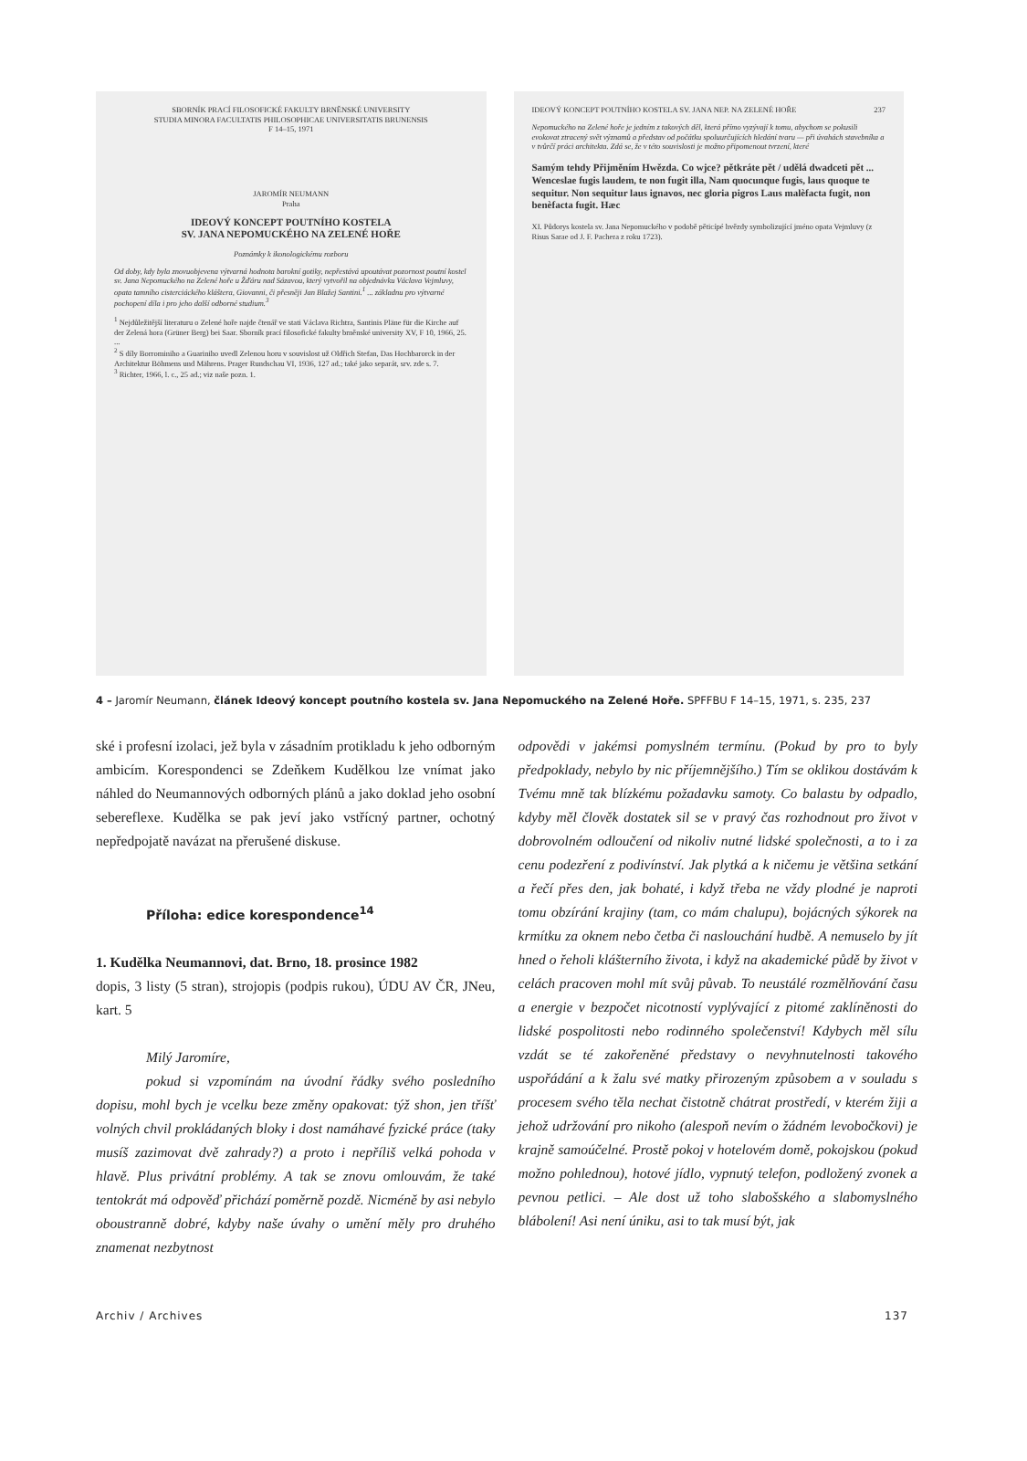SBORNÍK PRACÍ FILOSOFICKÉ FAKULTY BRNĚNSKÉ UNIVERSITY
STUDIA MINORA FACULTATIS PHILOSOPHICAE UNIVERSITATIS BRUNENSIS
F 14–15, 1971
JAROMÍR NEUMANN
Praha
IDEOVÝ KONCEPT POUTNÍHO KOSTELA
SV. JANA NEPOMUCKÉHO NA ZELENÉ HOŘE
Poznámky k ikonologickému rozboru
Od doby, kdy byla znovuobjevena výtvarná hodnota barokní gotiky, nepřestává upoutávat pozornost poutní kostel sv. Jana Nepomuckého na Zelené hoře u Žďáru nad Sázavou, který vytvořil na objednávku Václava Vejmluvy, opata tamního cisterciáckého kláštera, Giovanni, či přesněji Jan Blažej Santini.<sup>1</sup> ... základnu pro výtvarné pochopení díla i pro jeho další odborné studium.<sup>3</sup>
<sup>1</sup> Nejdůležitější literaturu o Zelené hoře najde čtenář ve stati Václava Richtra, Santinis Pläne für die Kirche auf der Zelená hora (Grüner Berg) bei Saar. Sborník prací filosofické fakulty brněnské university XV, F 10, 1966, 25. ...
<sup>2</sup> S díly Borrominiho a Guariniho uvedl Zelenou horu v souvislost už Oldřich Stefan, Das Hochbarorck in der Architektur Böhmens und Mährens. Prager Rundschau VI, 1936, 127 ad.; také jako separát, srv. zde s. 7.
<sup>3</sup> Richter, 1966, l. c., 25 ad.; viz naše pozn. 1.
IDEOVÝ KONCEPT POUTNÍHO KOSTELA SV. JANA NEP. NA ZELENÉ HOŘE 237
Nepomuckého na Zelené hoře je jedním z takových děl, která přímo vyzývají k tomu, abychom se pokusili evokovat ztracený svět významů a představ od počátku spoluurčujících hledání tvaru — při úvahách stavebníka a v tvůrčí práci architekta. Zdá se, že v této souvislosti je možno připomenout tvrzení, které
Samým tehdy Přijměním Hwězda. Co wjce? pětkráte pět / udělá dwadceti pět ... Wenceslae fugis laudem, te non fugit illa, Nam quocunque fugis, laus quoque te sequitur. Non sequitur laus ignavos, nec gloria pigros Laus malèfacta fugit, non benèfacta fugit. Hæc
XI. Půdorys kostela sv. Jana Nepomuckého v podobě pěticípé hvězdy symbolizující jméno opata Vejmluvy (z Risus Sarae od J. F. Pachera z roku 1723).
4 – Jaromír Neumann, článek Ideový koncept poutního kostela sv. Jana Nepomuckého na Zelené Hoře. SPFFBU F 14–15, 1971, s. 235, 237
ské i profesní izolaci, jež byla v zásadním protikladu k jeho odborným ambicím. Korespondenci se Zdeňkem Kudělkou lze vnímat jako náhled do Neumannových odborných plánů a jako doklad jeho osobní sebereflexe. Kudělka se pak jeví jako vstřícný partner, ochotný nepředpojatě navázat na přerušené diskuse.
Příloha: edice korespondence<sup>14</sup>
1. Kudělka Neumannovi, dat. Brno, 18. prosince 1982
dopis, 3 listy (5 stran), strojopis (podpis rukou), ÚDU AV ČR, JNeu, kart. 5
Milý Jaromíre,
pokud si vzpomínám na úvodní řádky svého posledního dopisu, mohl bych je vcelku beze změny opakovat: týž shon, jen tříšť volných chvil prokládaných bloky i dost namáhavé fyzické práce (taky musíš zazimovat dvě zahrady?) a proto i nepříliš velká pohoda v hlavě. Plus privátní problémy. A tak se znovu omlouvám, že také tentokrát má odpověď přichází poměrně pozdě. Nicméně by asi nebylo oboustranně dobré, kdyby naše úvahy o umění měly pro druhého znamenat nezbytnost
odpovědi v jakémsi pomyslném termínu. (Pokud by pro to byly předpoklady, nebylo by nic příjemnějšího.) Tím se oklikou dostávám k Tvému mně tak blízkému požadavku samoty. Co balastu by odpadlo, kdyby měl člověk dostatek sil se v pravý čas rozhodnout pro život v dobrovolném odloučení od nikoliv nutné lidské společnosti, a to i za cenu podezření z podivínství. Jak plytká a k ničemu je většina setkání a řečí přes den, jak bohaté, i když třeba ne vždy plodné je naproti tomu obzírání krajiny (tam, co mám chalupu), bojácných sýkorek na krmítku za oknem nebo četba či naslouchání hudbě. A nemuselo by jít hned o řeholi klášterního života, i když na akademické půdě by život v celách pracoven mohl mít svůj půvab. To neustálé rozmělňování času a energie v bezpočet nicotností vyplývající z pitomé zaklíněnosti do lidské pospolitosti nebo rodinného společenství! Kdybych měl sílu vzdát se té zakořeněné představy o nevyhnutelnosti takového uspořádání a k žalu své matky přirozeným způsobem a v souladu s procesem svého těla nechat čistotně chátrat prostředí, v kterém žiji a jehož udržování pro nikoho (alespoň nevím o žádném levobočkovi) je krajně samoúčelné. Prostě pokoj v hotelovém domě, pokojskou (pokud možno pohlednou), hotové jídlo, vypnutý telefon, podložený zvonek a pevnou petlici. – Ale dost už toho slabošského a slabomyslného blábolení! Asi není úniku, asi to tak musí být, jak
Archiv / Archives 137